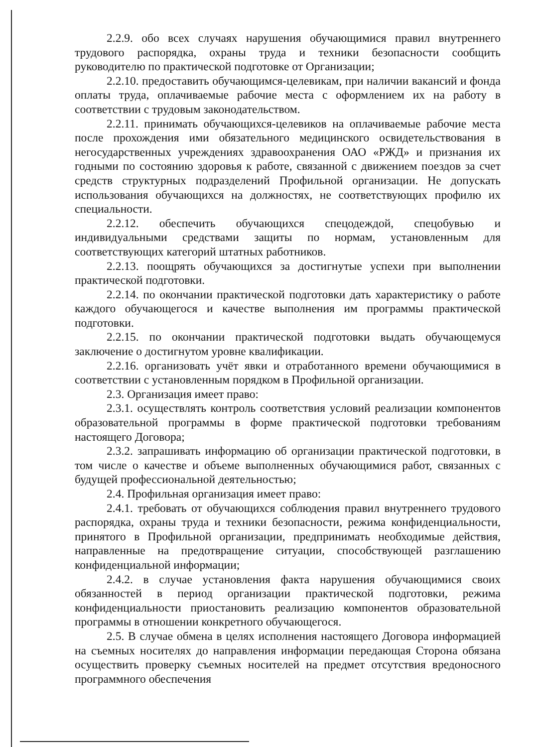2.2.9. обо всех случаях нарушения обучающимися правил внутреннего трудового распорядка, охраны труда и техники безопасности сообщить руководителю по практической подготовке от Организации;
2.2.10. предоставить обучающимся-целевикам, при наличии вакансий и фонда оплаты труда, оплачиваемые рабочие места с оформлением их на работу в соответствии с трудовым законодательством.
2.2.11. принимать обучающихся-целевиков на оплачиваемые рабочие места после прохождения ими обязательного медицинского освидетельствования в негосударственных учреждениях здравоохранения ОАО «РЖД» и признания их годными по состоянию здоровья к работе, связанной с движением поездов за счет средств структурных подразделений Профильной организации. Не допускать использования обучающихся на должностях, не соответствующих профилю их специальности.
2.2.12. обеспечить обучающихся спецодеждой, спецобувью и индивидуальными средствами защиты по нормам, установленным для соответствующих категорий штатных работников.
2.2.13. поощрять обучающихся за достигнутые успехи при выполнении практической подготовки.
2.2.14. по окончании практической подготовки дать характеристику о работе каждого обучающегося и качестве выполнения им программы практической подготовки.
2.2.15. по окончании практической подготовки выдать обучающемуся заключение о достигнутом уровне квалификации.
2.2.16. организовать учёт явки и отработанного времени обучающимися в соответствии с установленным порядком в Профильной организации.
2.3. Организация имеет право:
2.3.1. осуществлять контроль соответствия условий реализации компонентов образовательной программы в форме практической подготовки требованиям настоящего Договора;
2.3.2. запрашивать информацию об организации практической подготовки, в том числе о качестве и объеме выполненных обучающимися работ, связанных с будущей профессиональной деятельностью;
2.4. Профильная организация имеет право:
2.4.1. требовать от обучающихся соблюдения правил внутреннего трудового распорядка, охраны труда и техники безопасности, режима конфиденциальности, принятого в Профильной организации, предпринимать необходимые действия, направленные на предотвращение ситуации, способствующей разглашению конфиденциальной информации;
2.4.2. в случае установления факта нарушения обучающимися своих обязанностей в период организации практической подготовки, режима конфиденциальности приостановить реализацию компонентов образовательной программы в отношении конкретного обучающегося.
2.5. В случае обмена в целях исполнения настоящего Договора информацией на съемных носителях до направления информации передающая Сторона обязана осуществить проверку съемных носителей на предмет отсутствия вредоносного программного обеспечения